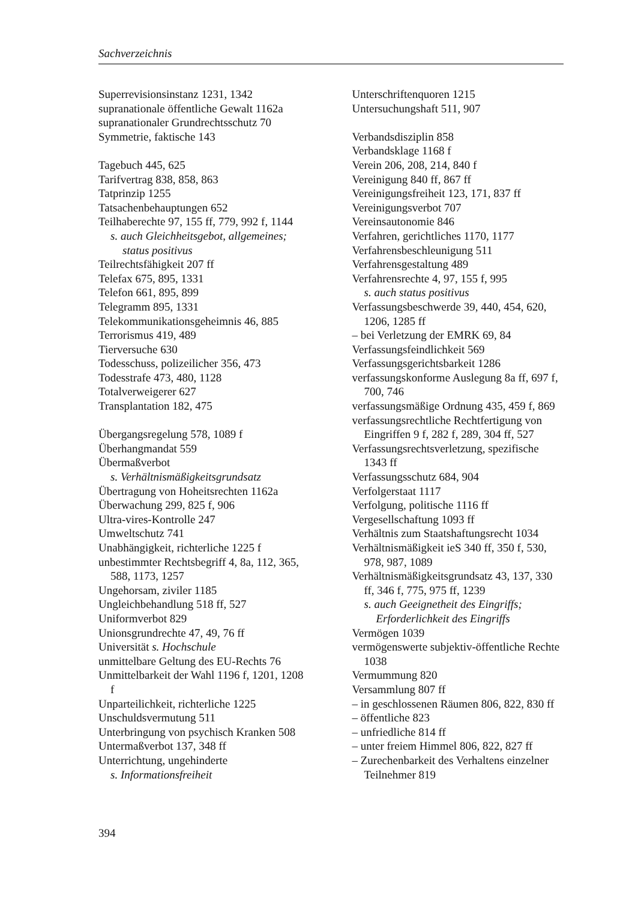Sachverzeichnis
Superrevisionsinstanz 1231, 1342
supranationale öffentliche Gewalt 1162a
supranationaler Grundrechtsschutz 70
Symmetrie, faktische 143
Tagebuch 445, 625
Tarifvertrag 838, 858, 863
Tatprinzip 1255
Tatsachenbehauptungen 652
Teilhaberechte 97, 155 ff, 779, 992 f, 1144
s. auch Gleichheitsgebot, allgemeines; status positivus
Teilrechtsfähigkeit 207 ff
Telefax 675, 895, 1331
Telefon 661, 895, 899
Telegramm 895, 1331
Telekommunikationsgeheimnis 46, 885
Terrorismus 419, 489
Tierversuche 630
Todesschuss, polizeilicher 356, 473
Todesstrafe 473, 480, 1128
Totalverweigerer 627
Transplantation 182, 475
Übergangsregelung 578, 1089 f
Überhangmandat 559
Übermaßverbot
s. Verhältnismäßigkeitsgrundsatz
Übertragung von Hoheitsrechten 1162a
Überwachung 299, 825 f, 906
Ultra-vires-Kontrolle 247
Umweltschutz 741
Unabhängigkeit, richterliche 1225 f
unbestimmter Rechtsbegriff 4, 8a, 112, 365, 588, 1173, 1257
Ungehorsam, ziviler 1185
Ungleichbehandlung 518 ff, 527
Uniformverbot 829
Unionsgrundrechte 47, 49, 76 ff
Universität s. Hochschule
unmittelbare Geltung des EU-Rechts 76
Unmittelbarkeit der Wahl 1196 f, 1201, 1208 f
Unparteilichkeit, richterliche 1225
Unschuldsvermutung 511
Unterbringung von psychisch Kranken 508
Untermaßverbot 137, 348 ff
Unterrichtung, ungehinderte
s. Informationsfreiheit
Unterschriftenquoren 1215
Untersuchungshaft 511, 907
Verbandsdisziplin 858
Verbandsklage 1168 f
Verein 206, 208, 214, 840 f
Vereinigung 840 ff, 867 ff
Vereinigungsfreiheit 123, 171, 837 ff
Vereinigungsverbot 707
Vereinsautonomie 846
Verfahren, gerichtliches 1170, 1177
Verfahrensbeschleunigung 511
Verfahrensgestaltung 489
Verfahrensrechte 4, 97, 155 f, 995
s. auch status positivus
Verfassungsbeschwerde 39, 440, 454, 620, 1206, 1285 ff
– bei Verletzung der EMRK 69, 84
Verfassungsfeindlichkeit 569
Verfassungsgerichtsbarkeit 1286
verfassungskonforme Auslegung 8a ff, 697 f, 700, 746
verfassungsmäßige Ordnung 435, 459 f, 869
verfassungsrechtliche Rechtfertigung von Eingriffen 9 f, 282 f, 289, 304 ff, 527
Verfassungsrechtsverletzung, spezifische 1343 ff
Verfassungsschutz 684, 904
Verfolgerstaat 1117
Verfolgung, politische 1116 ff
Vergesellschaftung 1093 ff
Verhältnis zum Staatshaftungsrecht 1034
Verhältnismäßigkeit ieS 340 ff, 350 f, 530, 978, 987, 1089
Verhältnismäßigkeitsgrundsatz 43, 137, 330 ff, 346 f, 775, 975 ff, 1239
s. auch Geeignetheit des Eingriffs; Erforderlichkeit des Eingriffs
Vermögen 1039
vermögenswerte subjektiv-öffentliche Rechte 1038
Vermummung 820
Versammlung 807 ff
– in geschlossenen Räumen 806, 822, 830 ff
– öffentliche 823
– unfriedliche 814 ff
– unter freiem Himmel 806, 822, 827 ff
– Zurechenbarkeit des Verhaltens einzelner Teilnehmer 819
394